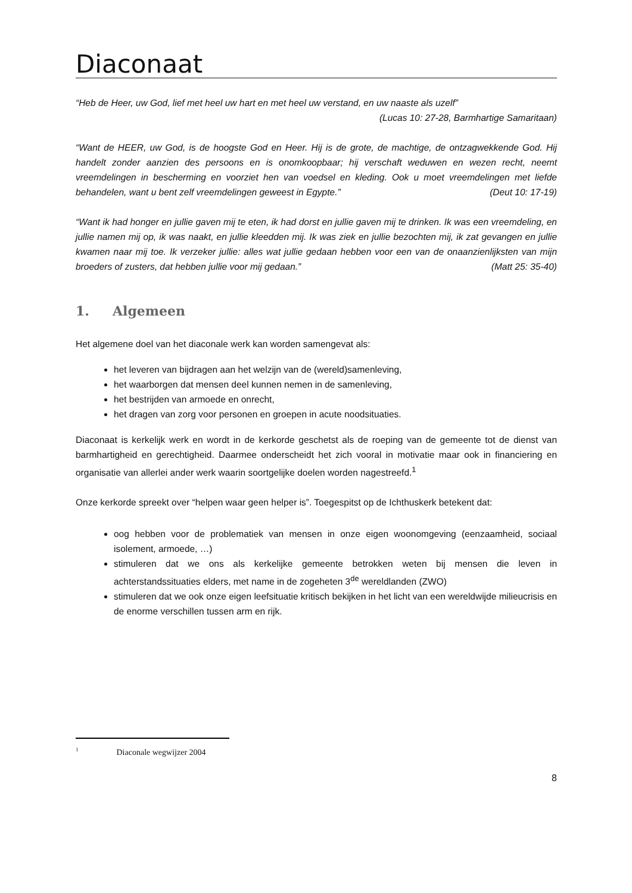Diaconaat
“Heb de Heer, uw God, lief met heel uw hart en met heel uw verstand, en uw naaste als uzelf”
(Lucas 10: 27-28, Barmhartige Samaritaan)
“Want de HEER, uw God, is de hoogste God en Heer. Hij is de grote, de machtige, de ontzagwekkende God. Hij handelt zonder aanzien des persoons en is onomkoopbaar; hij verschaft weduwen en wezen recht, neemt vreemdelingen in bescherming en voorziet hen van voedsel en kleding. Ook u moet vreemdelingen met liefde behandelen, want u bent zelf vreemdelingen geweest in Egypte.” (Deut 10: 17-19)
“Want ik had honger en jullie gaven mij te eten, ik had dorst en jullie gaven mij te drinken. Ik was een vreemdeling, en jullie namen mij op, ik was naakt, en jullie kleedden mij. Ik was ziek en jullie bezochten mij, ik zat gevangen en jullie kwamen naar mij toe. Ik verzeker jullie: alles wat jullie gedaan hebben voor een van de onaanzienlijksten van mijn broeders of zusters, dat hebben jullie voor mij gedaan.” (Matt 25: 35-40)
1. Algemeen
Het algemene doel van het diaconale werk kan worden samengevat als:
het leveren van bijdragen aan het welzijn van de (wereld)samenleving,
het waarborgen dat mensen deel kunnen nemen in de samenleving,
het bestrijden van armoede en onrecht,
het dragen van zorg voor personen en groepen in acute noodsituaties.
Diaconaat is kerkelijk werk en wordt in de kerkorde geschetst als de roeping van de gemeente tot de dienst van barmhartigheid en gerechtigheid. Daarmee onderscheidt het zich vooral in motivatie maar ook in financiering en organisatie van allerlei ander werk waarin soortgelijke doelen worden nagestreefd.<sup>1</sup>
Onze kerkorde spreekt over “helpen waar geen helper is”. Toegespitst op de Ichthuskerk betekent dat:
oog hebben voor de problematiek van mensen in onze eigen woonomgeving (eenzaamheid, sociaal isolement, armoede, …)
stimuleren dat we ons als kerkelijke gemeente betrokken weten bij mensen die leven in achterstandssituaties elders, met name in de zogeheten 3<sup>de</sup> wereldlanden (ZWO)
stimuleren dat we ook onze eigen leefsituatie kritisch bekijken in het licht van een wereldwijde milieucrisis en de enorme verschillen tussen arm en rijk.
<sup>1</sup> Diaconale wegwijzer 2004
8